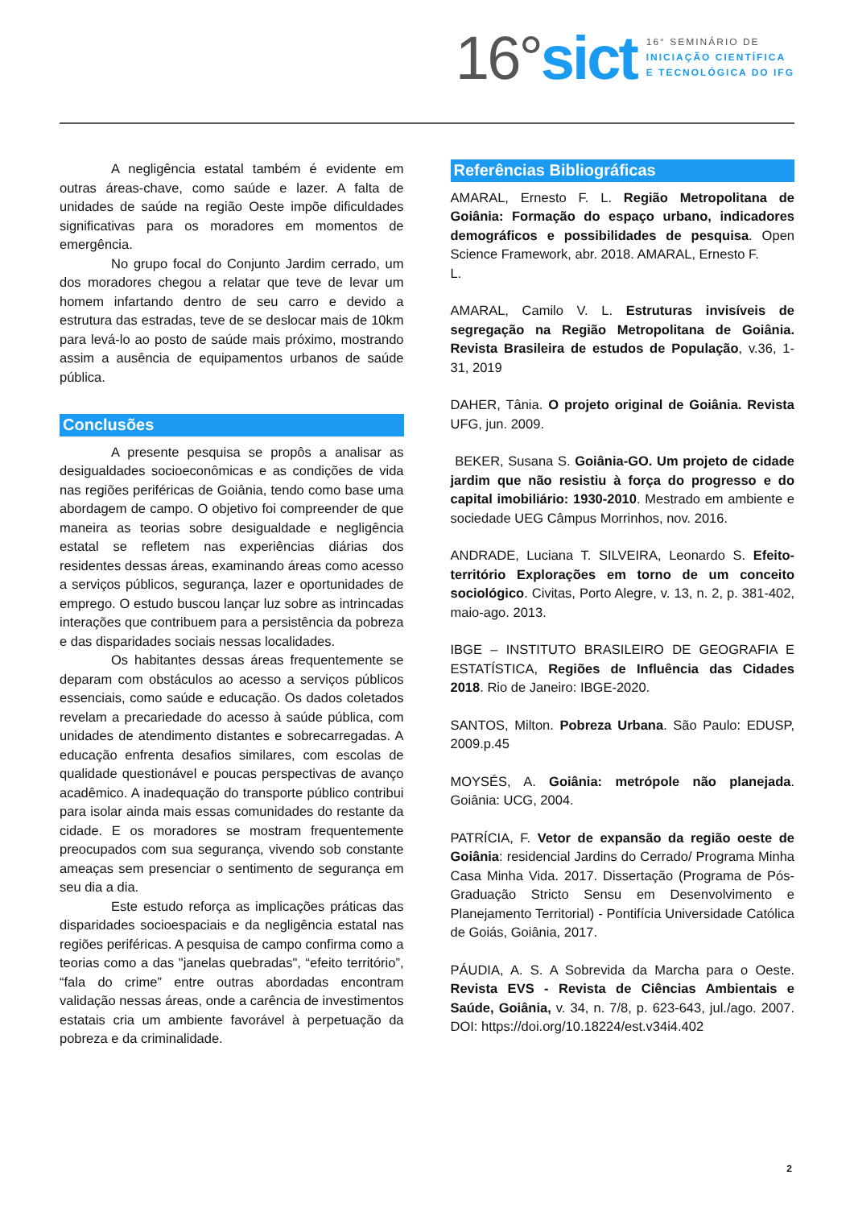16°sict
16° SEMINÁRIO DE
INICIAÇÃO CIENTÍFICA
E TECNOLÓGICA DO IFG
A negligência estatal também é evidente em outras áreas-chave, como saúde e lazer. A falta de unidades de saúde na região Oeste impõe dificuldades significativas para os moradores em momentos de emergência.
No grupo focal do Conjunto Jardim cerrado, um dos moradores chegou a relatar que teve de levar um homem infartando dentro de seu carro e devido a estrutura das estradas, teve de se deslocar mais de 10km para levá-lo ao posto de saúde mais próximo, mostrando assim a ausência de equipamentos urbanos de saúde pública.
Conclusões
A presente pesquisa se propôs a analisar as desigualdades socioeconômicas e as condições de vida nas regiões periféricas de Goiânia, tendo como base uma abordagem de campo. O objetivo foi compreender de que maneira as teorias sobre desigualdade e negligência estatal se refletem nas experiências diárias dos residentes dessas áreas, examinando áreas como acesso a serviços públicos, segurança, lazer e oportunidades de emprego. O estudo buscou lançar luz sobre as intrincadas interações que contribuem para a persistência da pobreza e das disparidades sociais nessas localidades.
Os habitantes dessas áreas frequentemente se deparam com obstáculos ao acesso a serviços públicos essenciais, como saúde e educação. Os dados coletados revelam a precariedade do acesso à saúde pública, com unidades de atendimento distantes e sobrecarregadas. A educação enfrenta desafios similares, com escolas de qualidade questionável e poucas perspectivas de avanço acadêmico. A inadequação do transporte público contribui para isolar ainda mais essas comunidades do restante da cidade. E os moradores se mostram frequentemente preocupados com sua segurança, vivendo sob constante ameaças sem presenciar o sentimento de segurança em seu dia a dia.
Este estudo reforça as implicações práticas das disparidades socioespaciais e da negligência estatal nas regiões periféricas. A pesquisa de campo confirma como a teorias como a das "janelas quebradas", “efeito território”, “fala do crime” entre outras abordadas encontram validação nessas áreas, onde a carência de investimentos estatais cria um ambiente favorável à perpetuação da pobreza e da criminalidade.
Referências Bibliográficas
AMARAL, Ernesto F. L. Região Metropolitana de Goiânia: Formação do espaço urbano, indicadores demográficos e possibilidades de pesquisa. Open Science Framework, abr. 2018. AMARAL, Ernesto F.
L.
AMARAL, Camilo V. L. Estruturas invisíveis de segregação na Região Metropolitana de Goiânia. Revista Brasileira de estudos de População, v.36, 1-31, 2019
DAHER, Tânia. O projeto original de Goiânia. Revista UFG, jun. 2009.
BEKER, Susana S. Goiânia-GO. Um projeto de cidade jardim que não resistiu à força do progresso e do capital imobiliário: 1930-2010. Mestrado em ambiente e sociedade UEG Câmpus Morrinhos, nov. 2016.
ANDRADE, Luciana T. SILVEIRA, Leonardo S. Efeito-território Explorações em torno de um conceito sociológico. Civitas, Porto Alegre, v. 13, n. 2, p. 381-402, maio-ago. 2013.
IBGE – INSTITUTO BRASILEIRO DE GEOGRAFIA E ESTATÍSTICA, Regiões de Influência das Cidades 2018. Rio de Janeiro: IBGE-2020.
SANTOS, Milton. Pobreza Urbana. São Paulo: EDUSP, 2009.p.45
MOYSÉS, A. Goiânia: metrópole não planejada. Goiânia: UCG, 2004.
PATRÍCIA, F. Vetor de expansão da região oeste de Goiânia: residencial Jardins do Cerrado/ Programa Minha Casa Minha Vida. 2017. Dissertação (Programa de Pós-Graduação Stricto Sensu em Desenvolvimento e Planejamento Territorial) - Pontifícia Universidade Católica de Goiás, Goiânia, 2017.
PÁUDIA, A. S. A Sobrevida da Marcha para o Oeste. Revista EVS - Revista de Ciências Ambientais e Saúde, Goiânia, v. 34, n. 7/8, p. 623-643, jul./ago. 2007. DOI: https://doi.org/10.18224/est.v34i4.402
2